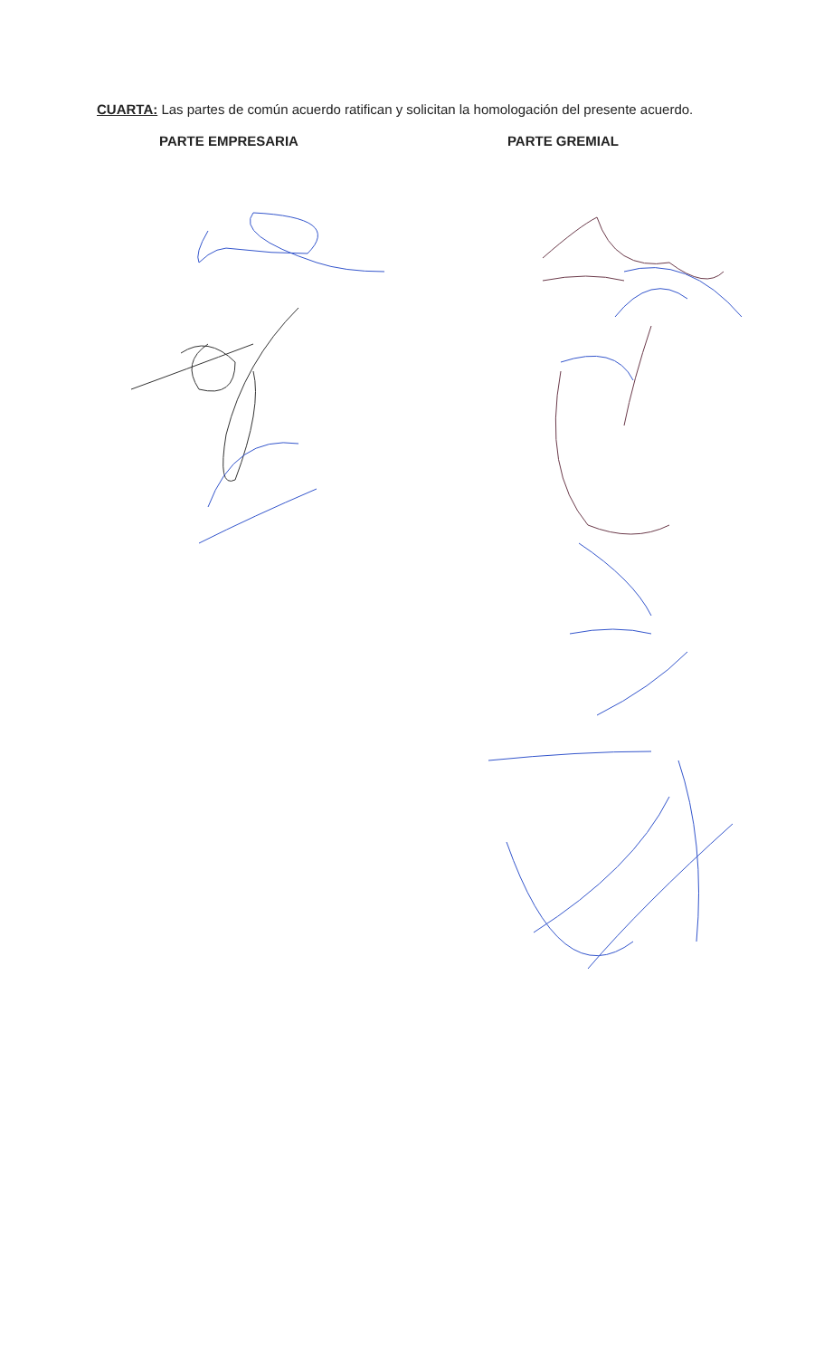CUARTA: Las partes de común acuerdo ratifican y solicitan la homologación del presente acuerdo.
PARTE EMPRESARIA PARTE GREMIAL